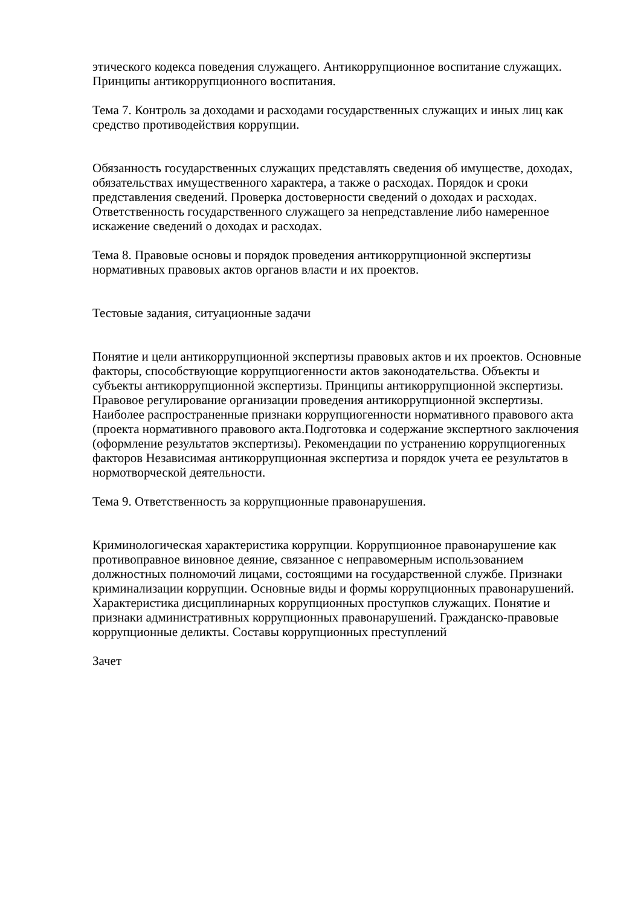этического кодекса поведения служащего. Антикоррупционное воспитание служащих. Принципы антикоррупционного воспитания.
Тема 7. Контроль за доходами и расходами государственных служащих и иных лиц как средство противодействия коррупции.
Обязанность государственных служащих представлять сведения об имуществе, доходах, обязательствах имущественного характера, а также о расходах. Порядок и сроки представления сведений. Проверка достоверности сведений о доходах и расходах. Ответственность государственного служащего за непредставление либо намеренное искажение сведений о доходах и расходах.
Тема 8. Правовые основы и порядок проведения антикоррупционной экспертизы нормативных правовых актов органов власти и их проектов.
Тестовые задания, ситуационные задачи
Понятие и цели антикоррупционной экспертизы правовых актов и их проектов. Основные факторы, способствующие коррупциогенности актов законодательства. Объекты и субъекты антикоррупционной экспертизы. Принципы антикоррупционной экспертизы. Правовое регулирование организации проведения антикоррупционной экспертизы. Наиболее распространенные признаки коррупциогенности нормативного правового акта (проекта нормативного правового акта.Подготовка и содержание экспертного заключения (оформление результатов экспертизы). Рекомендации по устранению коррупциогенных факторов Независимая антикоррупционная экспертиза и порядок учета ее результатов в нормотворческой деятельности.
Тема 9. Ответственность за коррупционные правонарушения.
Криминологическая характеристика коррупции. Коррупционное правонарушение как противоправное виновное деяние, связанное с неправомерным использованием должностных полномочий лицами, состоящими на государственной службе. Признаки криминализации коррупции. Основные виды и формы коррупционных правонарушений. Характеристика дисциплинарных коррупционных проступков служащих. Понятие и признаки административных коррупционных правонарушений. Гражданско-правовые коррупционные деликты. Составы коррупционных преступлений
Зачет